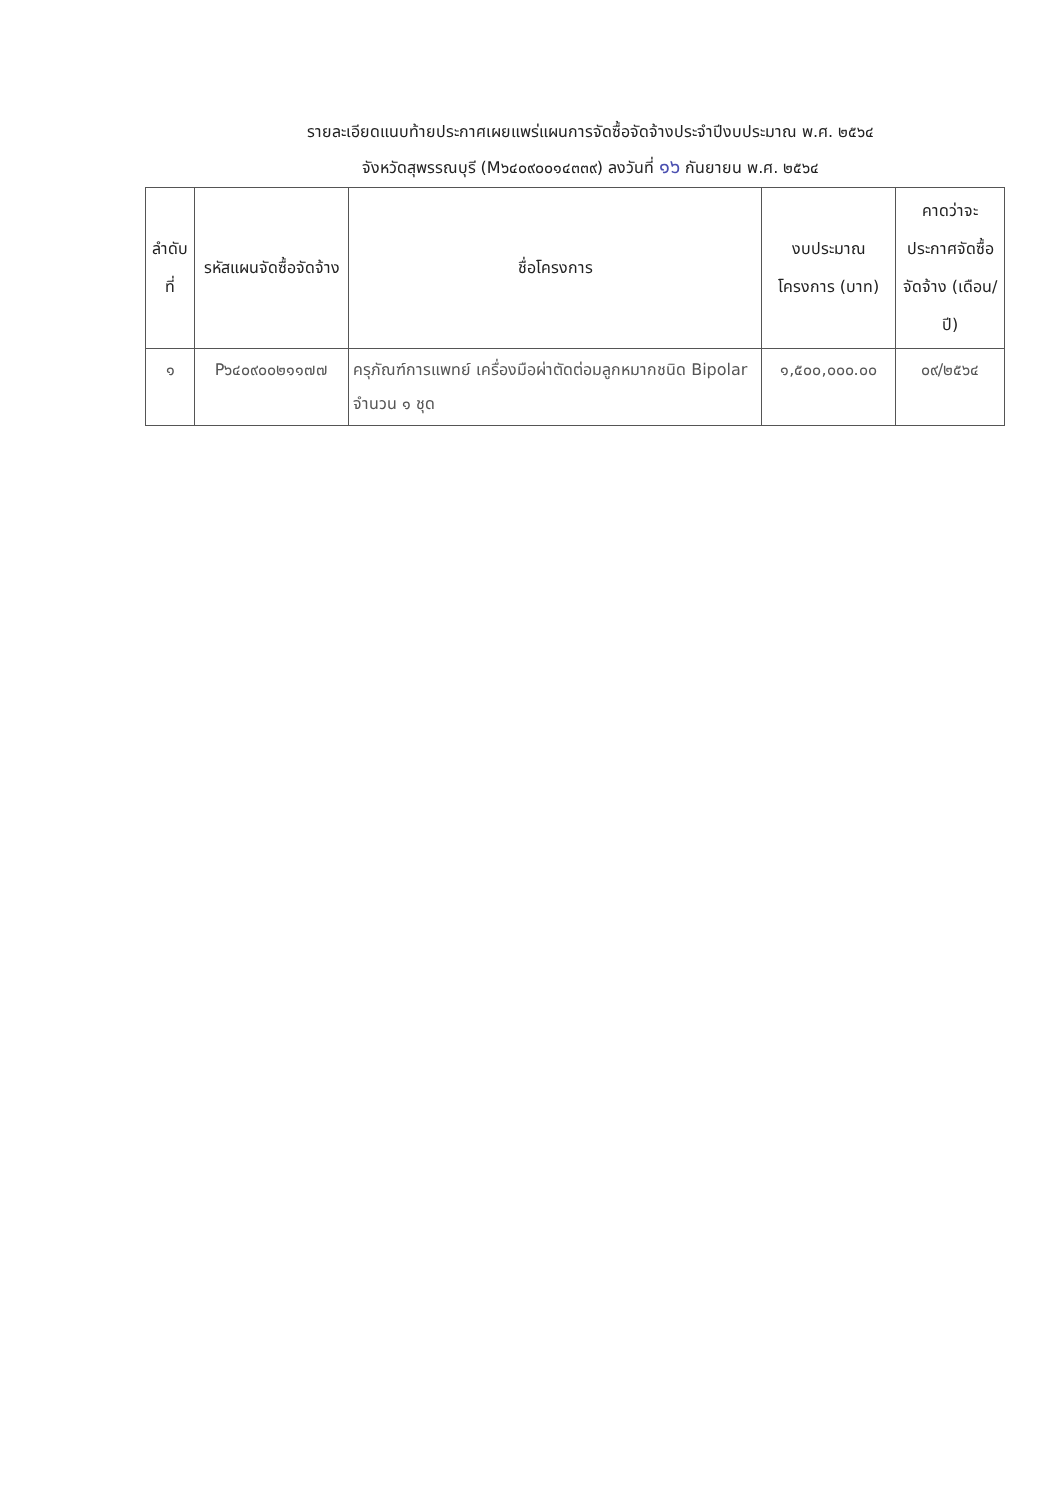รายละเอียดแนบท้ายประกาศเผยแพร่แผนการจัดซื้อจัดจ้างประจำปีงบประมาณ พ.ศ. ๒๕๖๔
จังหวัดสุพรรณบุรี (M๖๔๐๙๐๐๑๔๓๓๙) ลงวันที่ ๑๖ กันยายน พ.ศ. ๒๕๖๔
| ลำดับที่ | รหัสแผนจัดซื้อจัดจ้าง | ชื่อโครงการ | งบประมาณโครงการ (บาท) | คาดว่าจะประกาศจัดซื้อจัดจ้าง (เดือน/ปี) |
| --- | --- | --- | --- | --- |
| ๑ | P๖๔๐๙๐๐๒๑๑๗๗ | ครุภัณฑ์การแพทย์ เครื่องมือผ่าตัดต่อมลูกหมากชนิด Bipolar จำนวน ๑ ชุด | ๑,๕๐๐,๐๐๐.๐๐ | ๐๙/๒๕๖๔ |